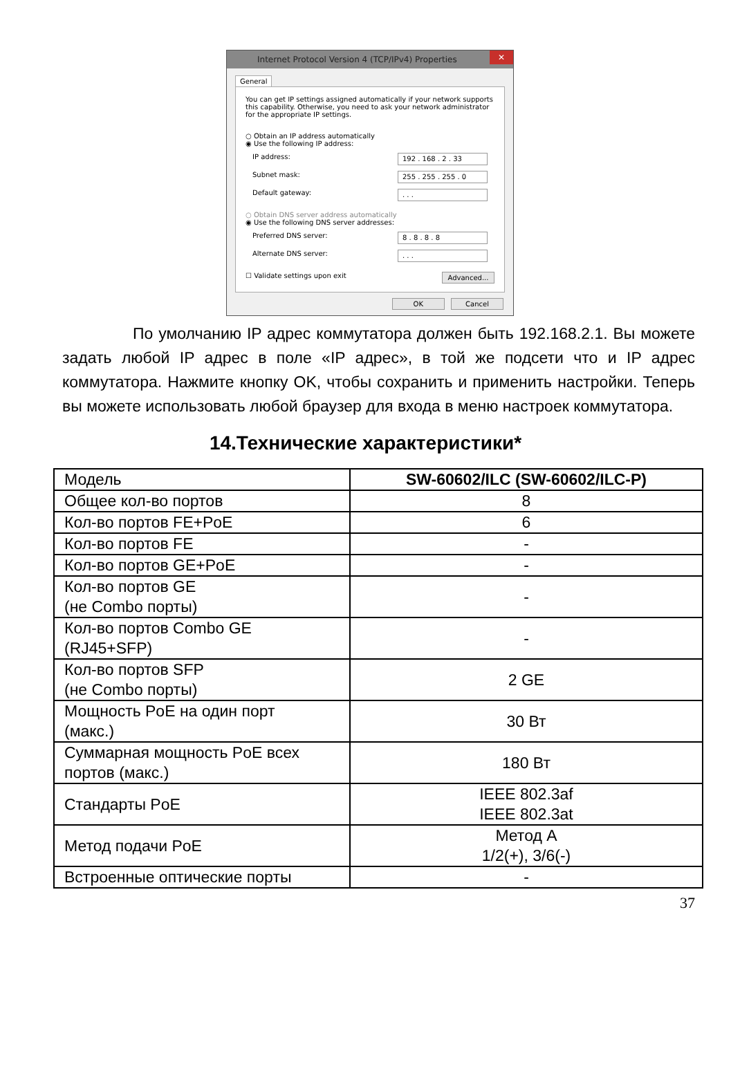Internet Protocol Version 4 (TCP/IPv4) Properties ✕
General
You can get IP settings assigned automatically if your network supports this capability. Otherwise, you need to ask your network administrator for the appropriate IP settings.
○ Obtain an IP address automatically
◉ Use the following IP address:
IP address: 192 . 168 . 2 . 33
Subnet mask: 255 . 255 . 255 . 0
Default gateway:. . .
○ Obtain DNS server address automatically
◉ Use the following DNS server addresses:
Preferred DNS server: 8 . 8 . 8 . 8
Alternate DNS server:. . .
☐ Validate settings upon exit Advanced...
OK Cancel
По умолчанию IP адрес коммутатора должен быть 192.168.2.1. Вы можете задать любой IP адрес в поле «IP адрес», в той же подсети что и IP адрес коммутатора. Нажмите кнопку OK, чтобы сохранить и применить настройки. Теперь вы можете использовать любой браузер для входа в меню настроек коммутатора.
14.Технические характеристики*
| Модель | SW-60602/ILC (SW-60602/ILC-P) |
| Общее кол-во портов | 8 |
| Кол-во портов FE+PoE | 6 |
| Кол-во портов FE | - |
| Кол-во портов GE+PoE | - |
| Кол-во портов GE (не Combo порты) | - |
| Кол-во портов Combo GE (RJ45+SFP) | - |
| Кол-во портов SFP (не Combo порты) | 2 GE |
| Мощность PoE на один порт (макс.) | 30 Вт |
| Суммарная мощность PoE всех портов (макс.) | 180 Вт |
| Стандарты PoE | IEEE 802.3af IEEE 802.3at |
| Метод подачи PoE | Метод А 1/2(+), 3/6(-) |
| Встроенные оптические порты | - |
37